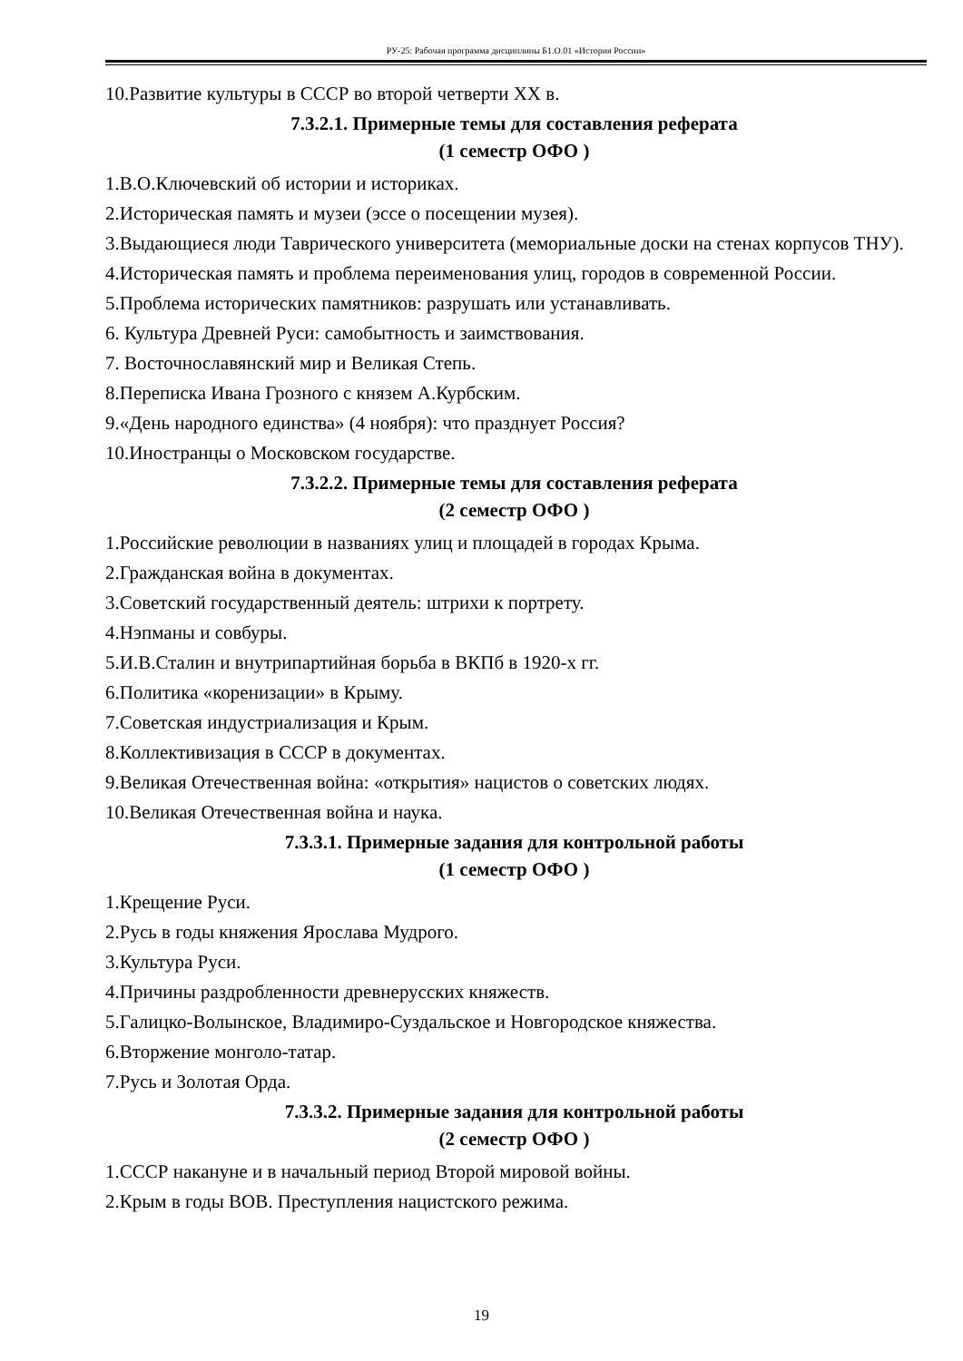РУ-25: Рабочая программа дисциплины Б1.О.01 «История России»
10.Развитие культуры в СССР во второй четверти XX в.
7.3.2.1. Примерные темы для составления реферата
(1 семестр ОФО )
1.В.О.Ключевский об истории и историках.
2.Историческая память и музеи (эссе о посещении музея).
3.Выдающиеся люди Таврического университета (мемориальные доски на стенах корпусов ТНУ).
4.Историческая память и проблема переименования улиц, городов в современной России.
5.Проблема исторических памятников: разрушать или устанавливать.
6. Культура Древней Руси: самобытность и заимствования.
7. Восточнославянский мир и Великая Степь.
8.Переписка Ивана Грозного с князем А.Курбским.
9.«День народного единства» (4 ноября): что празднует Россия?
10.Иностранцы о Московском государстве.
7.3.2.2. Примерные темы для составления реферата
(2 семестр ОФО )
1.Российские революции в названиях улиц и площадей в городах Крыма.
2.Гражданская война в документах.
3.Советский государственный деятель: штрихи к портрету.
4.Нэпманы и совбуры.
5.И.В.Сталин и внутрипартийная борьба в ВКПб в 1920-х гг.
6.Политика «коренизации» в Крыму.
7.Советская индустриализация и Крым.
8.Коллективизация в СССР в документах.
9.Великая Отечественная война: «открытия» нацистов о советских людях.
10.Великая Отечественная война и наука.
7.3.3.1. Примерные задания для контрольной работы
(1 семестр ОФО )
1.Крещение Руси.
2.Русь в годы княжения Ярослава Мудрого.
3.Культура Руси.
4.Причины раздробленности древнерусских княжеств.
5.Галицко-Волынское, Владимиро-Суздальское и Новгородское княжества.
6.Вторжение монголо-татар.
7.Русь и Золотая Орда.
7.3.3.2. Примерные задания для контрольной работы
(2 семестр ОФО )
1.СССР накануне и в начальный период Второй мировой войны.
2.Крым в годы ВОВ. Преступления нацистского режима.
19